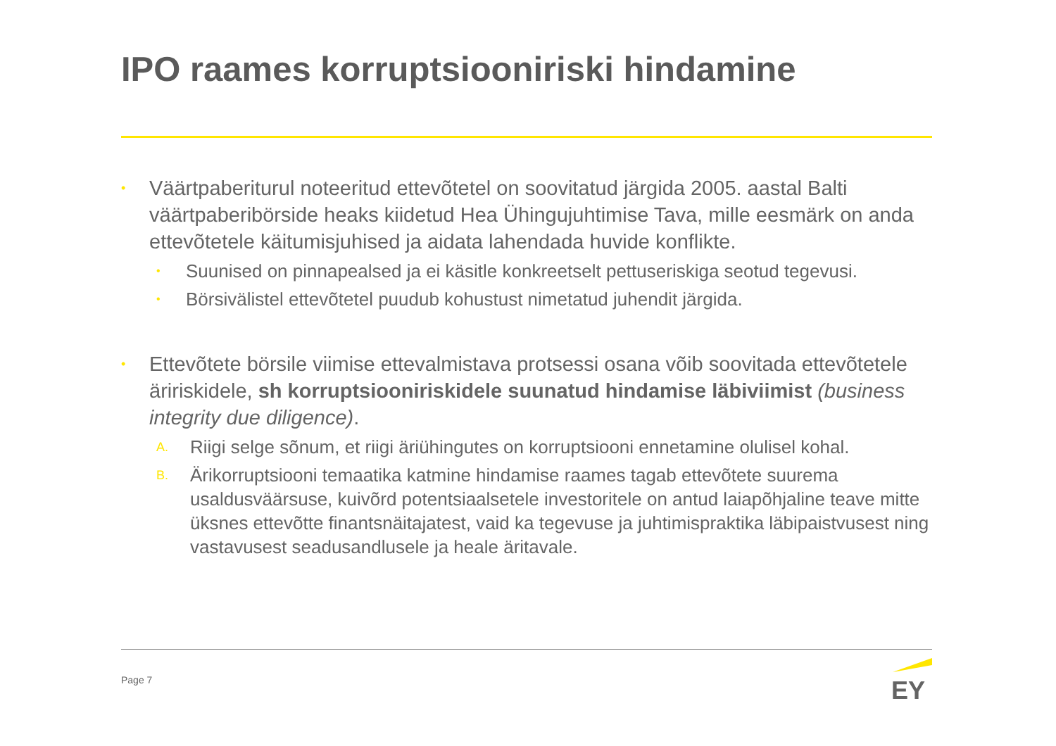IPO raames korruptsiooniriski hindamine
• Väärtpaberiturul noteeritud ettevõtetel on soovitatud järgida 2005. aastal Balti väärtpaberibörside heaks kiidetud Hea Ühingujuhtimise Tava, mille eesmärk on anda ettevõtetele käitumisjuhised ja aidata lahendada huvide konflikte.
• Suunised on pinnapealsed ja ei käsitle konkreetselt pettuseriskiga seotud tegevusi.
• Börsivälistel ettevõtetel puudub kohustust nimetatud juhendit järgida.
• Ettevõtete börsile viimise ettevalmistava protsessi osana võib soovitada ettevõtetele äririskidele, sh korruptsiooniriskidele suunatud hindamise läbiviimist (business integrity due diligence).
A. Riigi selge sõnum, et riigi äriühingutes on korruptsiooni ennetamine olulisel kohal.
B. Ärikorruptsiooni temaatika katmine hindamise raames tagab ettevõtete suurema usaldusväärsuse, kuivõrd potentsiaalsetele investoritele on antud laiapõhjaline teave mitte üksnes ettevõtte finantsnäitajatest, vaid ka tegevuse ja juhtimispraktika läbipaistvusest ning vastavusest seadusandlusele ja heale äritavale.
Page 7
EY